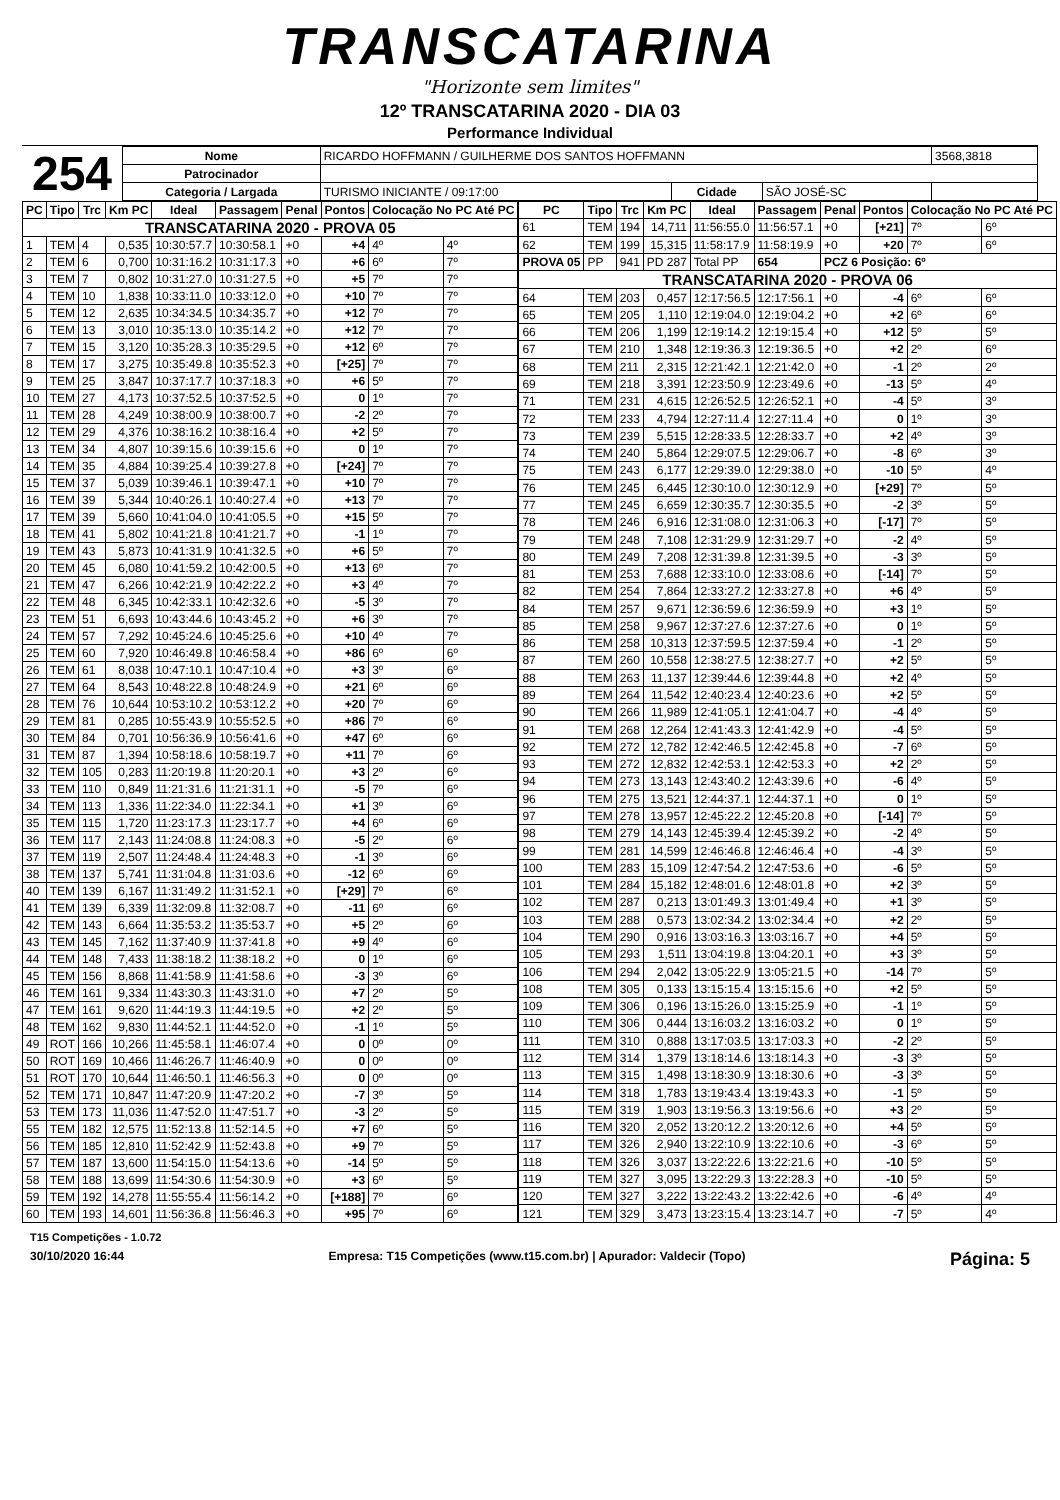TRANSCATARINA
"Horizonte sem limites"
12º TRANSCATARINA 2020 - DIA 03
Performance Individual
254
| Nome | RICARDO HOFFMANN / GUILHERME DOS SANTOS HOFFMANN | | | | 3568,3818 |
| Patrocinador | | | | | |
| Categoria / Largada | TURISMO INICIANTE / 09:17:00 | Cidade | SÃO JOSÉ-SC | | |
| PC | Tipo | Trc | Km PC | Ideal | Passagem | Penal | Pontos | Colocação No PC Até PC | |
| --- | --- | --- | --- | --- | --- | --- | --- | --- | --- |
| TRANSCATARINA 2020 - PROVA 05 | | | | | | | | | |
| 1 | TEM | 4 | 0,535 | 10:30:57.7 | 10:30:58.1 | +0 | +4 | 4º | 4º |
| 2 | TEM | 6 | 0,700 | 10:31:16.2 | 10:31:17.3 | +0 | +6 | 6º | 7º |
| 3 | TEM | 7 | 0,802 | 10:31:27.0 | 10:31:27.5 | +0 | +5 | 7º | 7º |
| 4 | TEM | 10 | 1,838 | 10:33:11.0 | 10:33:12.0 | +0 | +10 | 7º | 7º |
| 5 | TEM | 12 | 2,635 | 10:34:34.5 | 10:34:35.7 | +0 | +12 | 7º | 7º |
| 6 | TEM | 13 | 3,010 | 10:35:13.0 | 10:35:14.2 | +0 | +12 | 7º | 7º |
| 7 | TEM | 15 | 3,120 | 10:35:28.3 | 10:35:29.5 | +0 | +12 | 6º | 7º |
| 8 | TEM | 17 | 3,275 | 10:35:49.8 | 10:35:52.3 | +0 | [+25] | 7º | 7º |
| 9 | TEM | 25 | 3,847 | 10:37:17.7 | 10:37:18.3 | +0 | +6 | 5º | 7º |
| 10 | TEM | 27 | 4,173 | 10:37:52.5 | 10:37:52.5 | +0 | 0 | 1º | 7º |
| 11 | TEM | 28 | 4,249 | 10:38:00.9 | 10:38:00.7 | +0 | -2 | 2º | 7º |
| 12 | TEM | 29 | 4,376 | 10:38:16.2 | 10:38:16.4 | +0 | +2 | 5º | 7º |
| 13 | TEM | 34 | 4,807 | 10:39:15.6 | 10:39:15.6 | +0 | 0 | 1º | 7º |
| 14 | TEM | 35 | 4,884 | 10:39:25.4 | 10:39:27.8 | +0 | [+24] | 7º | 7º |
| 15 | TEM | 37 | 5,039 | 10:39:46.1 | 10:39:47.1 | +0 | +10 | 7º | 7º |
| 16 | TEM | 39 | 5,344 | 10:40:26.1 | 10:40:27.4 | +0 | +13 | 7º | 7º |
| 17 | TEM | 39 | 5,660 | 10:41:04.0 | 10:41:05.5 | +0 | +15 | 5º | 7º |
| 18 | TEM | 41 | 5,802 | 10:41:21.8 | 10:41:21.7 | +0 | -1 | 1º | 7º |
| 19 | TEM | 43 | 5,873 | 10:41:31.9 | 10:41:32.5 | +0 | +6 | 5º | 7º |
| 20 | TEM | 45 | 6,080 | 10:41:59.2 | 10:42:00.5 | +0 | +13 | 6º | 7º |
| 21 | TEM | 47 | 6,266 | 10:42:21.9 | 10:42:22.2 | +0 | +3 | 4º | 7º |
| 22 | TEM | 48 | 6,345 | 10:42:33.1 | 10:42:32.6 | +0 | -5 | 3º | 7º |
| 23 | TEM | 51 | 6,693 | 10:43:44.6 | 10:43:45.2 | +0 | +6 | 3º | 7º |
| 24 | TEM | 57 | 7,292 | 10:45:24.6 | 10:45:25.6 | +0 | +10 | 4º | 7º |
| 25 | TEM | 60 | 7,920 | 10:46:49.8 | 10:46:58.4 | +0 | +86 | 6º | 6º |
| 26 | TEM | 61 | 8,038 | 10:47:10.1 | 10:47:10.4 | +0 | +3 | 3º | 6º |
| 27 | TEM | 64 | 8,543 | 10:48:22.8 | 10:48:24.9 | +0 | +21 | 6º | 6º |
| 28 | TEM | 76 | 10,644 | 10:53:10.2 | 10:53:12.2 | +0 | +20 | 7º | 6º |
| 29 | TEM | 81 | 0,285 | 10:55:43.9 | 10:55:52.5 | +0 | +86 | 7º | 6º |
| 30 | TEM | 84 | 0,701 | 10:56:36.9 | 10:56:41.6 | +0 | +47 | 6º | 6º |
| 31 | TEM | 87 | 1,394 | 10:58:18.6 | 10:58:19.7 | +0 | +11 | 7º | 6º |
| 32 | TEM | 105 | 0,283 | 11:20:19.8 | 11:20:20.1 | +0 | +3 | 2º | 6º |
| 33 | TEM | 110 | 0,849 | 11:21:31.6 | 11:21:31.1 | +0 | -5 | 7º | 6º |
| 34 | TEM | 113 | 1,336 | 11:22:34.0 | 11:22:34.1 | +0 | +1 | 3º | 6º |
| 35 | TEM | 115 | 1,720 | 11:23:17.3 | 11:23:17.7 | +0 | +4 | 6º | 6º |
| 36 | TEM | 117 | 2,143 | 11:24:08.8 | 11:24:08.3 | +0 | -5 | 2º | 6º |
| 37 | TEM | 119 | 2,507 | 11:24:48.4 | 11:24:48.3 | +0 | -1 | 3º | 6º |
| 38 | TEM | 137 | 5,741 | 11:31:04.8 | 11:31:03.6 | +0 | -12 | 6º | 6º |
| 40 | TEM | 139 | 6,167 | 11:31:49.2 | 11:31:52.1 | +0 | [+29] | 7º | 6º |
| 41 | TEM | 139 | 6,339 | 11:32:09.8 | 11:32:08.7 | +0 | -11 | 6º | 6º |
| 42 | TEM | 143 | 6,664 | 11:35:53.2 | 11:35:53.7 | +0 | +5 | 2º | 6º |
| 43 | TEM | 145 | 7,162 | 11:37:40.9 | 11:37:41.8 | +0 | +9 | 4º | 6º |
| 44 | TEM | 148 | 7,433 | 11:38:18.2 | 11:38:18.2 | +0 | 0 | 1º | 6º |
| 45 | TEM | 156 | 8,868 | 11:41:58.9 | 11:41:58.6 | +0 | -3 | 3º | 6º |
| 46 | TEM | 161 | 9,334 | 11:43:30.3 | 11:43:31.0 | +0 | +7 | 2º | 5º |
| 47 | TEM | 161 | 9,620 | 11:44:19.3 | 11:44:19.5 | +0 | +2 | 2º | 5º |
| 48 | TEM | 162 | 9,830 | 11:44:52.1 | 11:44:52.0 | +0 | -1 | 1º | 5º |
| 49 | ROT | 166 | 10,266 | 11:45:58.1 | 11:46:07.4 | +0 | 0 | 0º | 0º |
| 50 | ROT | 169 | 10,466 | 11:46:26.7 | 11:46:40.9 | +0 | 0 | 0º | 0º |
| 51 | ROT | 170 | 10,644 | 11:46:50.1 | 11:46:56.3 | +0 | 0 | 0º | 0º |
| 52 | TEM | 171 | 10,847 | 11:47:20.9 | 11:47:20.2 | +0 | -7 | 3º | 5º |
| 53 | TEM | 173 | 11,036 | 11:47:52.0 | 11:47:51.7 | +0 | -3 | 2º | 5º |
| 55 | TEM | 182 | 12,575 | 11:52:13.8 | 11:52:14.5 | +0 | +7 | 6º | 5º |
| 56 | TEM | 185 | 12,810 | 11:52:42.9 | 11:52:43.8 | +0 | +9 | 7º | 5º |
| 57 | TEM | 187 | 13,600 | 11:54:15.0 | 11:54:13.6 | +0 | -14 | 5º | 5º |
| 58 | TEM | 188 | 13,699 | 11:54:30.6 | 11:54:30.9 | +0 | +3 | 6º | 5º |
| 59 | TEM | 192 | 14,278 | 11:55:55.4 | 11:56:14.2 | +0 | [+188] | 7º | 6º |
| 60 | TEM | 193 | 14,601 | 11:56:36.8 | 11:56:46.3 | +0 | +95 | 7º | 6º |
| PC | Tipo | Trc | Km PC | Ideal | Passagem | Penal | Pontos | Colocação No PC Até PC | |
| --- | --- | --- | --- | --- | --- | --- | --- | --- | --- |
| 61 | TEM | 194 | 14,711 | 11:56:55.0 | 11:56:57.1 | +0 | [+21] | 7º | 6º |
| 62 | TEM | 199 | 15,315 | 11:58:17.9 | 11:58:19.9 | +0 | +20 | 7º | 6º |
| PROVA 05 | PP | 941 | PD 287 | Total PP | 654 | PCZ 6 Posição: 6º | | | |
| TRANSCATARINA 2020 - PROVA 06 | | | | | | | | | |
| 64 | TEM | 203 | 0,457 | 12:17:56.5 | 12:17:56.1 | +0 | -4 | 6º | 6º |
| 65 | TEM | 205 | 1,110 | 12:19:04.0 | 12:19:04.2 | +0 | +2 | 6º | 6º |
| 66 | TEM | 206 | 1,199 | 12:19:14.2 | 12:19:15.4 | +0 | +12 | 5º | 5º |
| 67 | TEM | 210 | 1,348 | 12:19:36.3 | 12:19:36.5 | +0 | +2 | 2º | 6º |
| 68 | TEM | 211 | 2,315 | 12:21:42.1 | 12:21:42.0 | +0 | -1 | 2º | 2º |
| 69 | TEM | 218 | 3,391 | 12:23:50.9 | 12:23:49.6 | +0 | -13 | 5º | 4º |
| 71 | TEM | 231 | 4,615 | 12:26:52.5 | 12:26:52.1 | +0 | -4 | 5º | 3º |
| 72 | TEM | 233 | 4,794 | 12:27:11.4 | 12:27:11.4 | +0 | 0 | 1º | 3º |
| 73 | TEM | 239 | 5,515 | 12:28:33.5 | 12:28:33.7 | +0 | +2 | 4º | 3º |
| 74 | TEM | 240 | 5,864 | 12:29:07.5 | 12:29:06.7 | +0 | -8 | 6º | 3º |
| 75 | TEM | 243 | 6,177 | 12:29:39.0 | 12:29:38.0 | +0 | -10 | 5º | 4º |
| 76 | TEM | 245 | 6,445 | 12:30:10.0 | 12:30:12.9 | +0 | [+29] | 7º | 5º |
| 77 | TEM | 245 | 6,659 | 12:30:35.7 | 12:30:35.5 | +0 | -2 | 3º | 5º |
| 78 | TEM | 246 | 6,916 | 12:31:08.0 | 12:31:06.3 | +0 | [-17] | 7º | 5º |
| 79 | TEM | 248 | 7,108 | 12:31:29.9 | 12:31:29.7 | +0 | -2 | 4º | 5º |
| 80 | TEM | 249 | 7,208 | 12:31:39.8 | 12:31:39.5 | +0 | -3 | 3º | 5º |
| 81 | TEM | 253 | 7,688 | 12:33:10.0 | 12:33:08.6 | +0 | [-14] | 7º | 5º |
| 82 | TEM | 254 | 7,864 | 12:33:27.2 | 12:33:27.8 | +0 | +6 | 4º | 5º |
| 84 | TEM | 257 | 9,671 | 12:36:59.6 | 12:36:59.9 | +0 | +3 | 1º | 5º |
| 85 | TEM | 258 | 9,967 | 12:37:27.6 | 12:37:27.6 | +0 | 0 | 1º | 5º |
| 86 | TEM | 258 | 10,313 | 12:37:59.5 | 12:37:59.4 | +0 | -1 | 2º | 5º |
| 87 | TEM | 260 | 10,558 | 12:38:27.5 | 12:38:27.7 | +0 | +2 | 5º | 5º |
| 88 | TEM | 263 | 11,137 | 12:39:44.6 | 12:39:44.8 | +0 | +2 | 4º | 5º |
| 89 | TEM | 264 | 11,542 | 12:40:23.4 | 12:40:23.6 | +0 | +2 | 5º | 5º |
| 90 | TEM | 266 | 11,989 | 12:41:05.1 | 12:41:04.7 | +0 | -4 | 4º | 5º |
| 91 | TEM | 268 | 12,264 | 12:41:43.3 | 12:41:42.9 | +0 | -4 | 5º | 5º |
| 92 | TEM | 272 | 12,782 | 12:42:46.5 | 12:42:45.8 | +0 | -7 | 6º | 5º |
| 93 | TEM | 272 | 12,832 | 12:42:53.1 | 12:42:53.3 | +0 | +2 | 2º | 5º |
| 94 | TEM | 273 | 13,143 | 12:43:40.2 | 12:43:39.6 | +0 | -6 | 4º | 5º |
| 96 | TEM | 275 | 13,521 | 12:44:37.1 | 12:44:37.1 | +0 | 0 | 1º | 5º |
| 97 | TEM | 278 | 13,957 | 12:45:22.2 | 12:45:20.8 | +0 | [-14] | 7º | 5º |
| 98 | TEM | 279 | 14,143 | 12:45:39.4 | 12:45:39.2 | +0 | -2 | 4º | 5º |
| 99 | TEM | 281 | 14,599 | 12:46:46.8 | 12:46:46.4 | +0 | -4 | 3º | 5º |
| 100 | TEM | 283 | 15,109 | 12:47:54.2 | 12:47:53.6 | +0 | -6 | 5º | 5º |
| 101 | TEM | 284 | 15,182 | 12:48:01.6 | 12:48:01.8 | +0 | +2 | 3º | 5º |
| 102 | TEM | 287 | 0,213 | 13:01:49.3 | 13:01:49.4 | +0 | +1 | 3º | 5º |
| 103 | TEM | 288 | 0,573 | 13:02:34.2 | 13:02:34.4 | +0 | +2 | 2º | 5º |
| 104 | TEM | 290 | 0,916 | 13:03:16.3 | 13:03:16.7 | +0 | +4 | 5º | 5º |
| 105 | TEM | 293 | 1,511 | 13:04:19.8 | 13:04:20.1 | +0 | +3 | 3º | 5º |
| 106 | TEM | 294 | 2,042 | 13:05:22.9 | 13:05:21.5 | +0 | -14 | 7º | 5º |
| 108 | TEM | 305 | 0,133 | 13:15:15.4 | 13:15:15.6 | +0 | +2 | 5º | 5º |
| 109 | TEM | 306 | 0,196 | 13:15:26.0 | 13:15:25.9 | +0 | -1 | 1º | 5º |
| 110 | TEM | 306 | 0,444 | 13:16:03.2 | 13:16:03.2 | +0 | 0 | 1º | 5º |
| 111 | TEM | 310 | 0,888 | 13:17:03.5 | 13:17:03.3 | +0 | -2 | 2º | 5º |
| 112 | TEM | 314 | 1,379 | 13:18:14.6 | 13:18:14.3 | +0 | -3 | 3º | 5º |
| 113 | TEM | 315 | 1,498 | 13:18:30.9 | 13:18:30.6 | +0 | -3 | 3º | 5º |
| 114 | TEM | 318 | 1,783 | 13:19:43.4 | 13:19:43.3 | +0 | -1 | 5º | 5º |
| 115 | TEM | 319 | 1,903 | 13:19:56.3 | 13:19:56.6 | +0 | +3 | 2º | 5º |
| 116 | TEM | 320 | 2,052 | 13:20:12.2 | 13:20:12.6 | +0 | +4 | 5º | 5º |
| 117 | TEM | 326 | 2,940 | 13:22:10.9 | 13:22:10.6 | +0 | -3 | 6º | 5º |
| 118 | TEM | 326 | 3,037 | 13:22:22.6 | 13:22:21.6 | +0 | -10 | 5º | 5º |
| 119 | TEM | 327 | 3,095 | 13:22:29.3 | 13:22:28.3 | +0 | -10 | 5º | 5º |
| 120 | TEM | 327 | 3,222 | 13:22:43.2 | 13:22:42.6 | +0 | -6 | 4º | 4º |
| 121 | TEM | 329 | 3,473 | 13:23:15.4 | 13:23:14.7 | +0 | -7 | 5º | 4º |
T15 Competições - 1.0.72
30/10/2020 16:44 Empresa: T15 Competições (www.t15.com.br) | Apurador: Valdecir (Topo) Página: 5